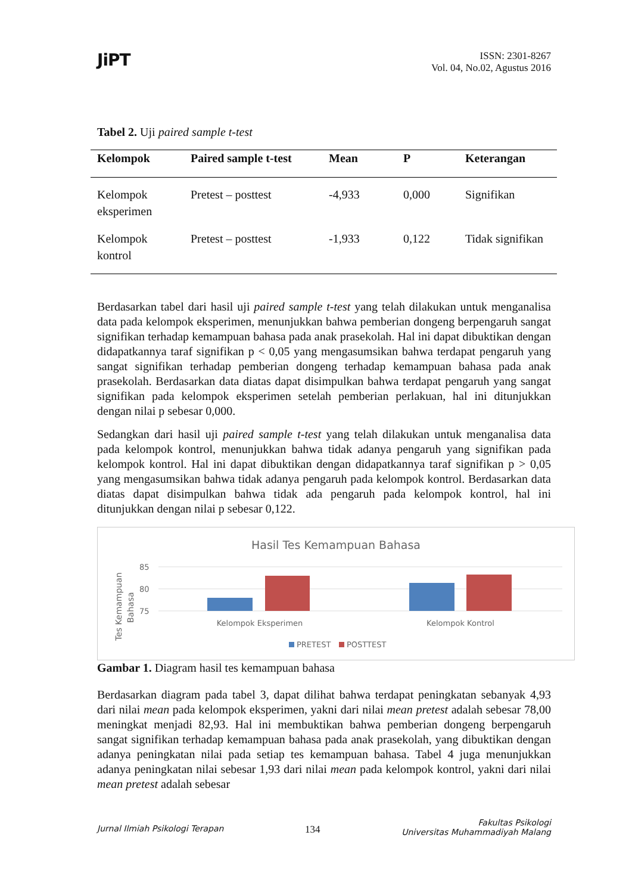JiPT
ISSN: 2301-8267
Vol. 04, No.02, Agustus 2016
Tabel 2. Uji paired sample t-test
| Kelompok | Paired sample t-test | Mean | P | Keterangan |
| --- | --- | --- | --- | --- |
| Kelompok eksperimen | Pretest – posttest | -4,933 | 0,000 | Signifikan |
| Kelompok kontrol | Pretest – posttest | -1,933 | 0,122 | Tidak signifikan |
Berdasarkan tabel dari hasil uji paired sample t-test yang telah dilakukan untuk menganalisa data pada kelompok eksperimen, menunjukkan bahwa pemberian dongeng berpengaruh sangat signifikan terhadap kemampuan bahasa pada anak prasekolah. Hal ini dapat dibuktikan dengan didapatkannya taraf signifikan p < 0,05 yang mengasumsikan bahwa terdapat pengaruh yang sangat signifikan terhadap pemberian dongeng terhadap kemampuan bahasa pada anak prasekolah. Berdasarkan data diatas dapat disimpulkan bahwa terdapat pengaruh yang sangat signifikan pada kelompok eksperimen setelah pemberian perlakuan, hal ini ditunjukkan dengan nilai p sebesar 0,000.
Sedangkan dari hasil uji paired sample t-test yang telah dilakukan untuk menganalisa data pada kelompok kontrol, menunjukkan bahwa tidak adanya pengaruh yang signifikan pada kelompok kontrol. Hal ini dapat dibuktikan dengan didapatkannya taraf signifikan p > 0,05 yang mengasumsikan bahwa tidak adanya pengaruh pada kelompok kontrol. Berdasarkan data diatas dapat disimpulkan bahwa tidak ada pengaruh pada kelompok kontrol, hal ini ditunjukkan dengan nilai p sebesar 0,122.
Hasil Tes Kemampuan Bahasa
85
80
75
Tes Kemampuan
Bahasa
Kelompok Eksperimen
Kelompok Kontrol
PRETEST
POSTTEST
Gambar 1. Diagram hasil tes kemampuan bahasa
Berdasarkan diagram pada tabel 3, dapat dilihat bahwa terdapat peningkatan sebanyak 4,93 dari nilai mean pada kelompok eksperimen, yakni dari nilai mean pretest adalah sebesar 78,00 meningkat menjadi 82,93. Hal ini membuktikan bahwa pemberian dongeng berpengaruh sangat signifikan terhadap kemampuan bahasa pada anak prasekolah, yang dibuktikan dengan adanya peningkatan nilai pada setiap tes kemampuan bahasa. Tabel 4 juga menunjukkan adanya peningkatan nilai sebesar 1,93 dari nilai mean pada kelompok kontrol, yakni dari nilai mean pretest adalah sebesar
Jurnal Ilmiah Psikologi Terapan
134
Fakultas Psikologi
Universitas Muhammadiyah Malang